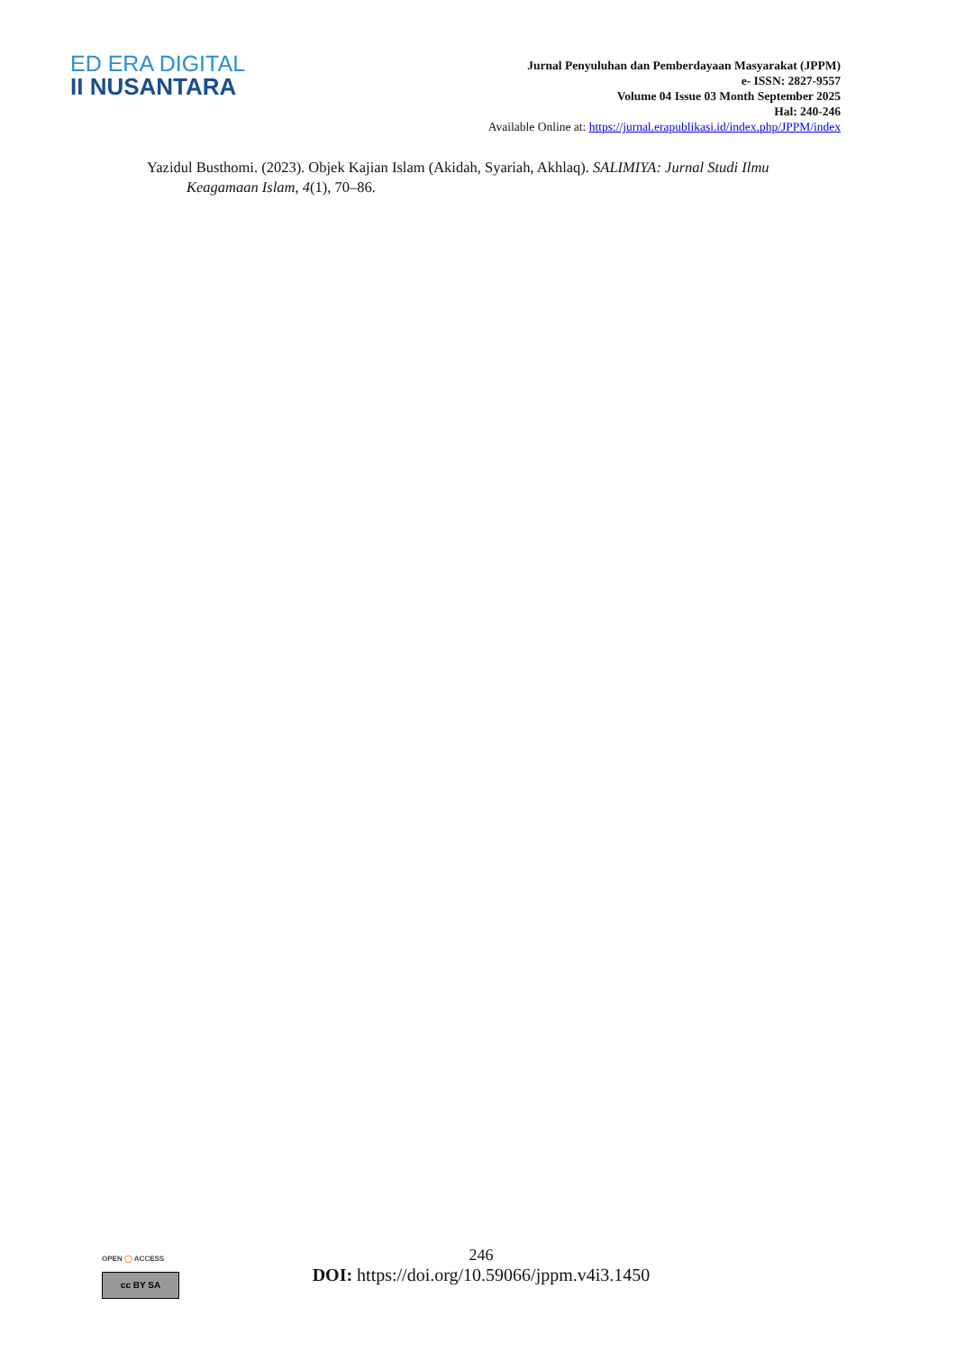ED ERA DIGITAL
II NUSANTARA
Jurnal Penyuluhan dan Pemberdayaan Masyarakat (JPPM)
e- ISSN: 2827-9557
Volume 04 Issue 03 Month September 2025
Hal: 240-246
Available Online at: https://jurnal.erapublikasi.id/index.php/JPPM/index
Yazidul Busthomi. (2023). Objek Kajian Islam (Akidah, Syariah, Akhlaq). SALIMIYA: Jurnal Studi Ilmu Keagamaan Islam, 4(1), 70–86.
OPEN ◯ ACCESS
cc BY SA
246
DOI: https://doi.org/10.59066/jppm.v4i3.1450